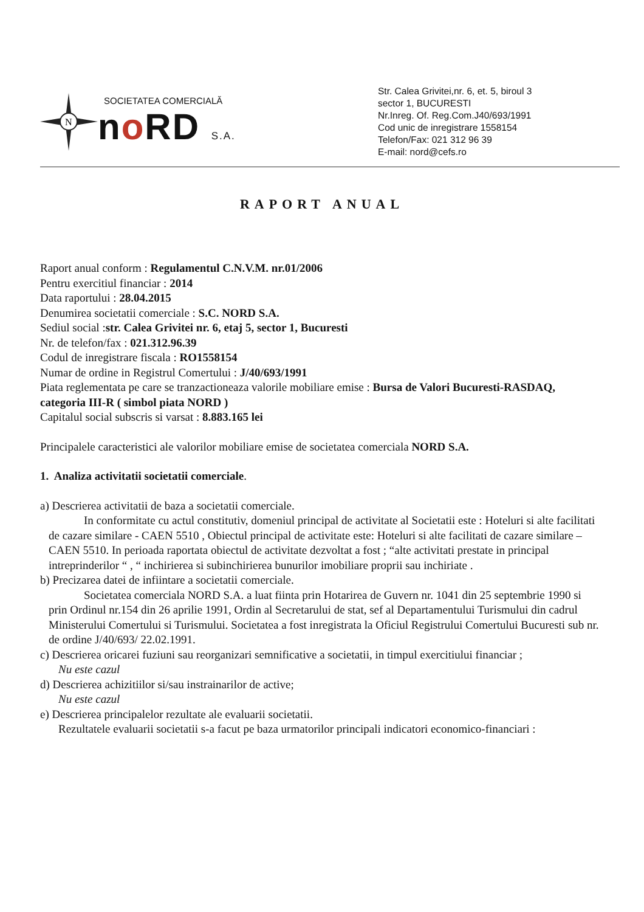N
SOCIETATEA COMERCIALĂ
no RD S.A.
Str. Calea Grivitei,nr. 6, et. 5, biroul 3
sector 1, BUCURESTI
Nr.Inreg. Of. Reg.Com.J40/693/1991
Cod unic de inregistrare 1558154
Telefon/Fax: 021 312 96 39
E-mail: nord@cefs.ro
RAPORT ANUAL
Raport anual conform : Regulamentul C.N.V.M. nr.01/2006
Pentru exercitiul financiar : 2014
Data raportului : 28.04.2015
Denumirea societatii comerciale : S.C. NORD S.A.
Sediul social :str. Calea Grivitei nr. 6, etaj 5, sector 1, Bucuresti
Nr. de telefon/fax : 021.312.96.39
Codul de inregistrare fiscala : RO1558154
Numar de ordine in Registrul Comertului : J/40/693/1991
Piata reglementata pe care se tranzactioneaza valorile mobiliare emise : Bursa de Valori Bucuresti-RASDAQ, categoria III-R ( simbol piata NORD )
Capitalul social subscris si varsat : 8.883.165 lei
Principalele caracteristici ale valorilor mobiliare emise de societatea comerciala NORD S.A.
1. Analiza activitatii societatii comerciale.
a) Descrierea activitatii de baza a societatii comerciale.
In conformitate cu actul constitutiv, domeniul principal de activitate al Societatii este : Hoteluri si alte facilitati de cazare similare - CAEN 5510 , Obiectul principal de activitate este: Hoteluri si alte facilitati de cazare similare – CAEN 5510. In perioada raportata obiectul de activitate dezvoltat a fost ; “alte activitati prestate in principal intreprinderilor “ , “ inchirierea si subinchirierea bunurilor imobiliare proprii sau inchiriate .
b) Precizarea datei de infiintare a societatii comerciale.
Societatea comerciala NORD S.A. a luat fiinta prin Hotarirea de Guvern nr. 1041 din 25 septembrie 1990 si prin Ordinul nr.154 din 26 aprilie 1991, Ordin al Secretarului de stat, sef al Departamentului Turismului din cadrul Ministerului Comertului si Turismului. Societatea a fost inregistrata la Oficiul Registrului Comertului Bucuresti sub nr. de ordine J/40/693/ 22.02.1991.
c) Descrierea oricarei fuziuni sau reorganizari semnificative a societatii, in timpul exercitiului financiar ;
Nu este cazul
d) Descrierea achizitiilor si/sau instrainarilor de active;
Nu este cazul
e) Descrierea principalelor rezultate ale evaluarii societatii.
Rezultatele evaluarii societatii s-a facut pe baza urmatorilor principali indicatori economico-financiari :